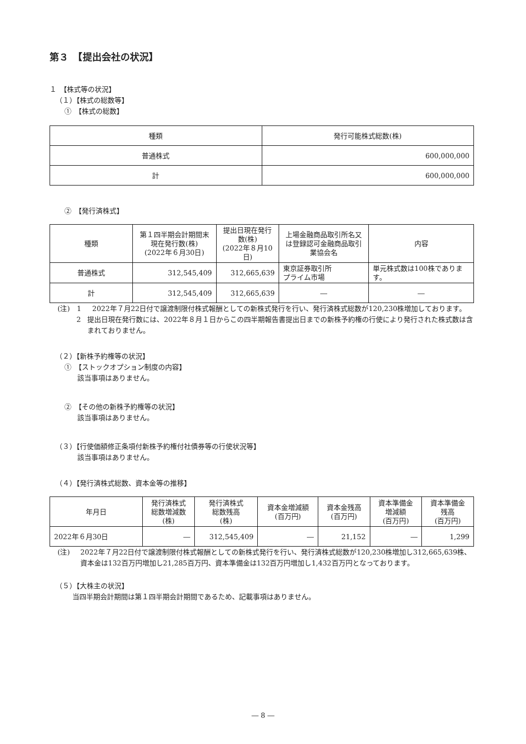第３　【提出会社の状況】
１　【株式等の状況】
（１）【株式の総数等】
①　【株式の総数】
| 種類 | 発行可能株式総数(株) |
| --- | --- |
| 普通株式 | 600,000,000 |
| 計 | 600,000,000 |
②　【発行済株式】
| 種類 | 第１四半期会計期間末現在発行数(株) (2022年６月30日) | 提出日現在発行数(株) (2022年８月10日) | 上場金融商品取引所名又は登録認可金融商品取引業協会名 | 内容 |
| --- | --- | --- | --- | --- |
| 普通株式 | 312,545,409 | 312,665,639 | 東京証券取引所 プライム市場 | 単元株式数は100株であります。 |
| 計 | 312,545,409 | 312,665,639 | ― | ― |
(注)　1 2022年７月22日付で譲渡制限付株式報酬としての新株式発行を行い、発行済株式総数が120,230株増加しております。
2 提出日現在発行数には、2022年８月１日からこの四半期報告書提出日までの新株予約権の行使により発行された株式数は含まれておりません。
（２）【新株予約権等の状況】
①　【ストックオプション制度の内容】
該当事項はありません。
②　【その他の新株予約権等の状況】
該当事項はありません。
（３）【行使価額修正条項付新株予約権付社債券等の行使状況等】
該当事項はありません。
（４）【発行済株式総数、資本金等の推移】
| 年月日 | 発行済株式 総数増減数 (株) | 発行済株式 総数残高 (株) | 資本金増減額 (百万円) | 資本金残高 (百万円) | 資本準備金 増減額 (百万円) | 資本準備金 残高 (百万円) |
| --- | --- | --- | --- | --- | --- | --- |
| 2022年６月30日 | ― | 312,545,409 | ― | 21,152 | ― | 1,299 |
(注) 2022年７月22日付で譲渡制限付株式報酬としての新株式発行を行い、発行済株式総数が120,230株増加し312,665,639株、資本金は132百万円増加し21,285百万円、資本準備金は132百万円増加し1,432百万円となっております。
（５）【大株主の状況】
当四半期会計期間は第１四半期会計期間であるため、記載事項はありません。
― 8 ―